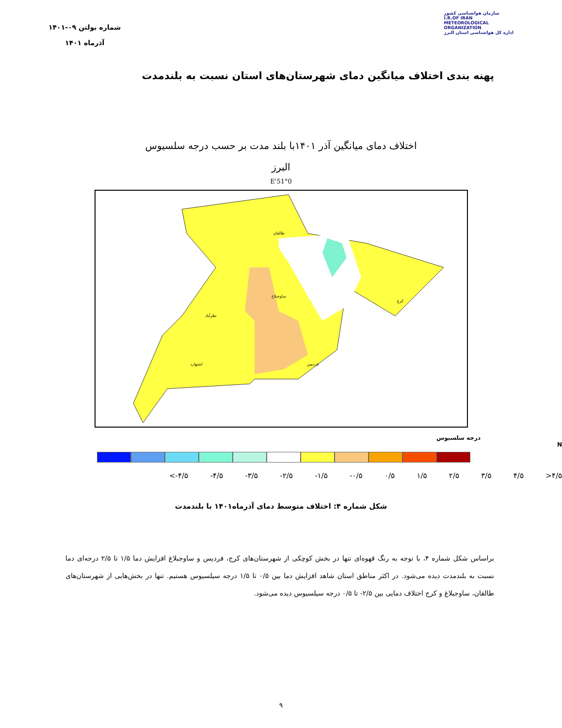سازمان هواشناسی کشور
I.R.OF IRAN
METEOROLOGICAL
ORGANIZATION
اداره کل هواشناسی استان البرز
شماره بولتن ۰۹-۱۴۰۱
آذرماه ۱۴۰۱
پهنه بندی اختلاف میانگین دمای شهرستان‌های استان نسبت به بلندمدت
اختلاف دمای میانگین آذر ۱۴۰۱با بلند مدت بر حسب درجه سلسیوس
البرز
51°0'E
طالقان
ساوجبلاغ
نظرآباد
اشتهارد
فردیس
کرج
درجه سلسیوس N
<-۴/۵ -۴/۵ -۳/۵ -۲/۵ -۱/۵ -۰/۵ ۰/۵ ۱/۵ ۲/۵ ۳/۵ ۴/۵ >۴/۵
شکل شماره ۴: اختلاف متوسط دمای آذرماه۱۴۰۱ با بلندمدت
براساس شکل شماره ۴، با توجه به رنگ قهوه‌ای تنها در بخش کوچکی از شهرستان‌های کرج، فردیس و ساوجبلاغ افزایش دما ۱/۵ تا ۲/۵ درجه‌ای دما نسبت به بلندمدت دیده می‌شود. در اکثر مناطق استان شاهد افزایش دما بین ۰/۵ تا ۱/۵ درجه سیلسیوس هستیم. تنها در بخش‌هایی از شهرستان‌های طالقان، ساوجبلاغ و کرج اختلاف دمایی بین ۲/۵- تا ۰/۵ درجه سیلسیوس دیده می‌شود.
۹